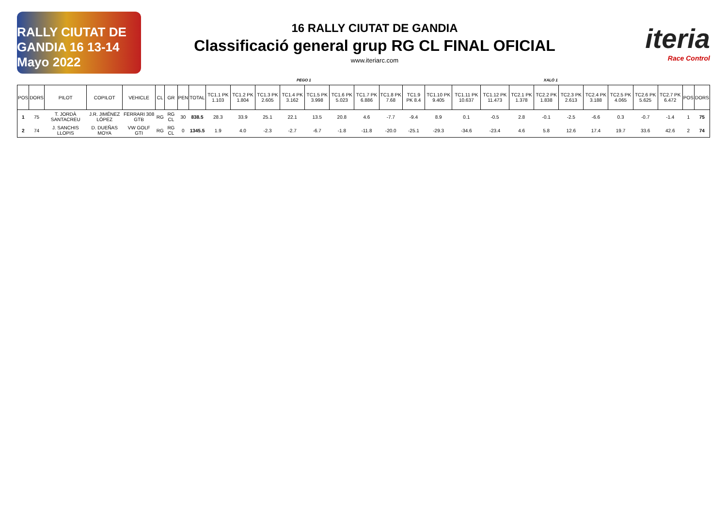RALLY CIUTAT DE GANDIA 16 13-14 Mayo 2022
16 RALLY CIUTAT DE GANDIA
Classificació general grup RG CL FINAL OFICIAL
www.iteriarc.com
iteria
Race Control
PEGO 1 XALÓ 1
| POS | DORS | PILOT | COPILOT | VEHICLE | CL | GR | PEN | TOTAL | TC1.1 PK 1.103 | TC1.2 PK 1.804 | TC1.3 PK 2.605 | TC1.4 PK 3.162 | TC1.5 PK 3.998 | TC1.6 PK 5.023 | TC1.7 PK 6.886 | TC1.8 PK 7.68 | TC1.9 PK 8.4 | TC1.10 PK 9.405 | TC1.11 PK 10.637 | TC1.12 PK 11.473 | TC2.1 PK 1.378 | TC2.2 PK 1.838 | TC2.3 PK 2.613 | TC2.4 PK 3.188 | TC2.5 PK 4.065 | TC2.6 PK 5.625 | TC2.7 PK 6.472 | POS | DORS |
| --- | --- | --- | --- | --- | --- | --- | --- | --- | --- | --- | --- | --- | --- | --- | --- | --- | --- | --- | --- | --- | --- | --- | --- | --- | --- | --- | --- | --- | --- |
| 1 | 75 | T. JORDÀ SANTACREU | J.R. JIMÉNEZ LÓPEZ | FERRARI 308 GTB | RG | RG CL | 30 | 838.5 | 28.3 | 33.9 | 25.1 | 22.1 | 13.5 | 20.8 | 4.6 | -7.7 | -9.4 | 8.9 | 0.1 | -0.5 | 2.8 | -0.1 | -2.5 | -6.6 | 0.3 | -0.7 | -1.4 | 1 | 75 |
| 2 | 74 | J. SANCHIS LLOPIS | D. DUEÑAS MOYA | VW GOLF GTI | RG | RG CL | 0 | 1345.5 | 1.9 | 4.0 | -2.3 | -2.7 | -6.7 | -1.8 | -11.8 | -20.0 | -25.1 | -29.3 | -34.6 | -23.4 | 4.6 | 5.8 | 12.6 | 17.4 | 19.7 | 33.6 | 42.6 | 2 | 74 |